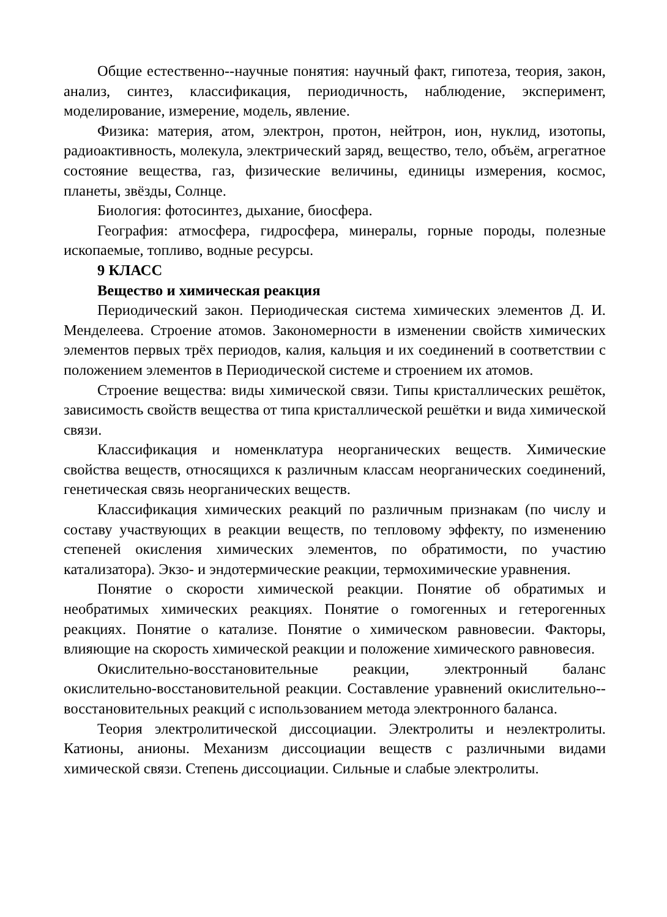Общие естественно--научные понятия: научный факт, гипотеза, теория, закон, анализ, синтез, классификация, периодичность, наблюдение, эксперимент, моделирование, измерение, модель, явление.
Физика: материя, атом, электрон, протон, нейтрон, ион, нуклид, изотопы, радиоактивность, молекула, электрический заряд, вещество, тело, объём, агрегатное состояние вещества, газ, физические величины, единицы измерения, космос, планеты, звёзды, Солнце.
Биология: фотосинтез, дыхание, биосфера.
География: атмосфера, гидросфера, минералы, горные породы, полезные ископаемые, топливо, водные ресурсы.
9 КЛАСС
Вещество и химическая реакция
Периодический закон. Периодическая система химических элементов Д. И. Менделеева. Строение атомов. Закономерности в изменении свойств химических элементов первых трёх периодов, калия, кальция и их соединений в соответствии с положением элементов в Периодической системе и строением их атомов.
Строение вещества: виды химической связи. Типы кристаллических решёток, зависимость свойств вещества от типа кристаллической решётки и вида химической связи.
Классификация и номенклатура неорганических веществ. Химические свойства веществ, относящихся к различным классам неорганических соединений, генетическая связь неорганических веществ.
Классификация химических реакций по различным признакам (по числу и составу участвующих в реакции веществ, по тепловому эффекту, по изменению степеней окисления химических элементов, по обратимости, по участию катализатора). Экзо- и эндотермические реакции, термохимические уравнения.
Понятие о скорости химической реакции. Понятие об обратимых и необратимых химических реакциях. Понятие о гомогенных и гетерогенных реакциях. Понятие о катализе. Понятие о химическом равновесии. Факторы, влияющие на скорость химической реакции и положение химического равновесия.
Окислительно-восстановительные реакции, электронный баланс окислительно-восстановительной реакции. Составление уравнений окислительно--восстановительных реакций с использованием метода электронного баланса.
Теория электролитической диссоциации. Электролиты и неэлектролиты. Катионы, анионы. Механизм диссоциации веществ с различными видами химической связи. Степень диссоциации. Сильные и слабые электролиты.